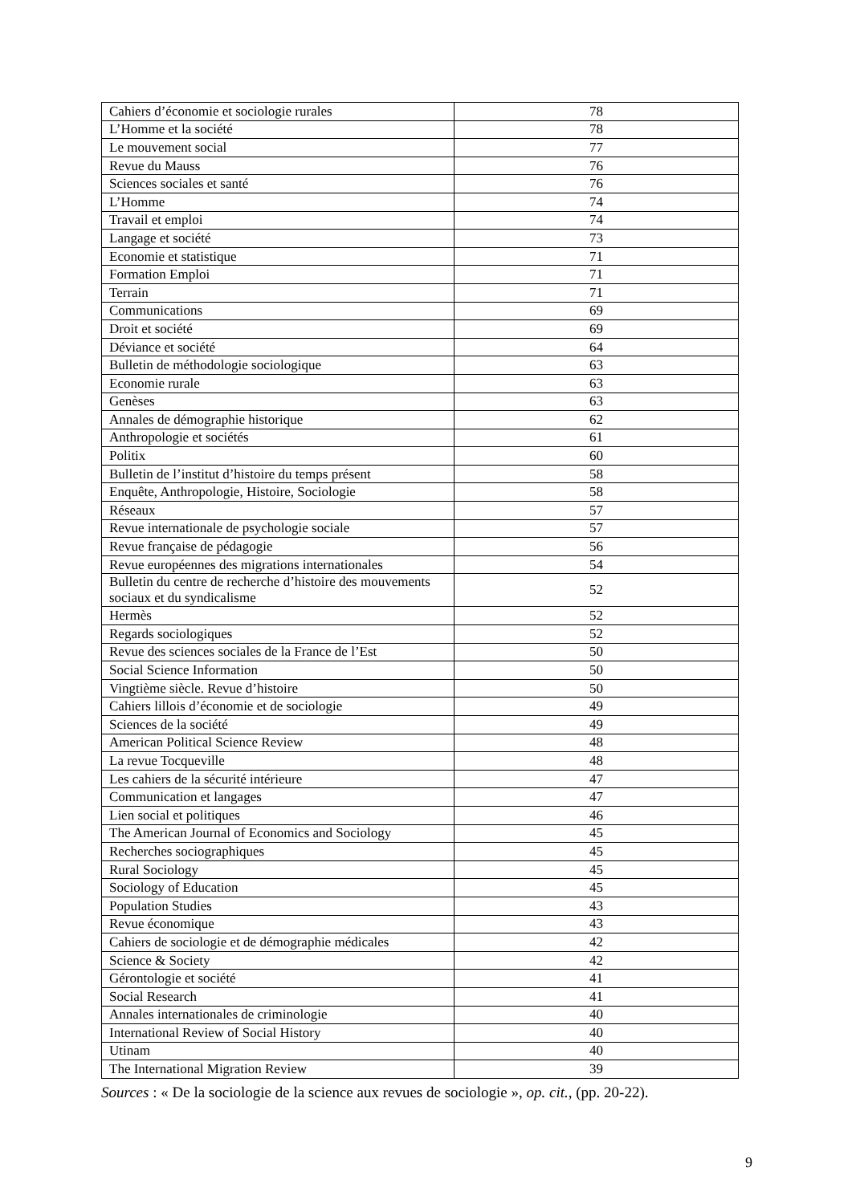| Cahiers d’économie et sociologie rurales | 78 |
| L’Homme et la société | 78 |
| Le mouvement social | 77 |
| Revue du Mauss | 76 |
| Sciences sociales et santé | 76 |
| L’Homme | 74 |
| Travail et emploi | 74 |
| Langage et société | 73 |
| Economie et statistique | 71 |
| Formation Emploi | 71 |
| Terrain | 71 |
| Communications | 69 |
| Droit et société | 69 |
| Déviance et société | 64 |
| Bulletin de méthodologie sociologique | 63 |
| Economie rurale | 63 |
| Genèses | 63 |
| Annales de démographie historique | 62 |
| Anthropologie et sociétés | 61 |
| Politix | 60 |
| Bulletin de l’institut d’histoire du temps présent | 58 |
| Enquête, Anthropologie, Histoire, Sociologie | 58 |
| Réseaux | 57 |
| Revue internationale de psychologie sociale | 57 |
| Revue française de pédagogie | 56 |
| Revue européennes des migrations internationales | 54 |
| Bulletin du centre de recherche d’histoire des mouvements sociaux et du syndicalisme | 52 |
| Hermès | 52 |
| Regards sociologiques | 52 |
| Revue des sciences sociales de la France de l’Est | 50 |
| Social Science Information | 50 |
| Vingtième siècle. Revue d’histoire | 50 |
| Cahiers lillois d’économie et de sociologie | 49 |
| Sciences de la société | 49 |
| American Political Science Review | 48 |
| La revue Tocqueville | 48 |
| Les cahiers de la sécurité intérieure | 47 |
| Communication et langages | 47 |
| Lien social et politiques | 46 |
| The American Journal of Economics and Sociology | 45 |
| Recherches sociographiques | 45 |
| Rural Sociology | 45 |
| Sociology of Education | 45 |
| Population Studies | 43 |
| Revue économique | 43 |
| Cahiers de sociologie et de démographie médicales | 42 |
| Science & Society | 42 |
| Gérontologie et société | 41 |
| Social Research | 41 |
| Annales internationales de criminologie | 40 |
| International Review of Social History | 40 |
| Utinam | 40 |
| The International Migration Review | 39 |
Sources : « De la sociologie de la science aux revues de sociologie », op. cit., (pp. 20-22).
9